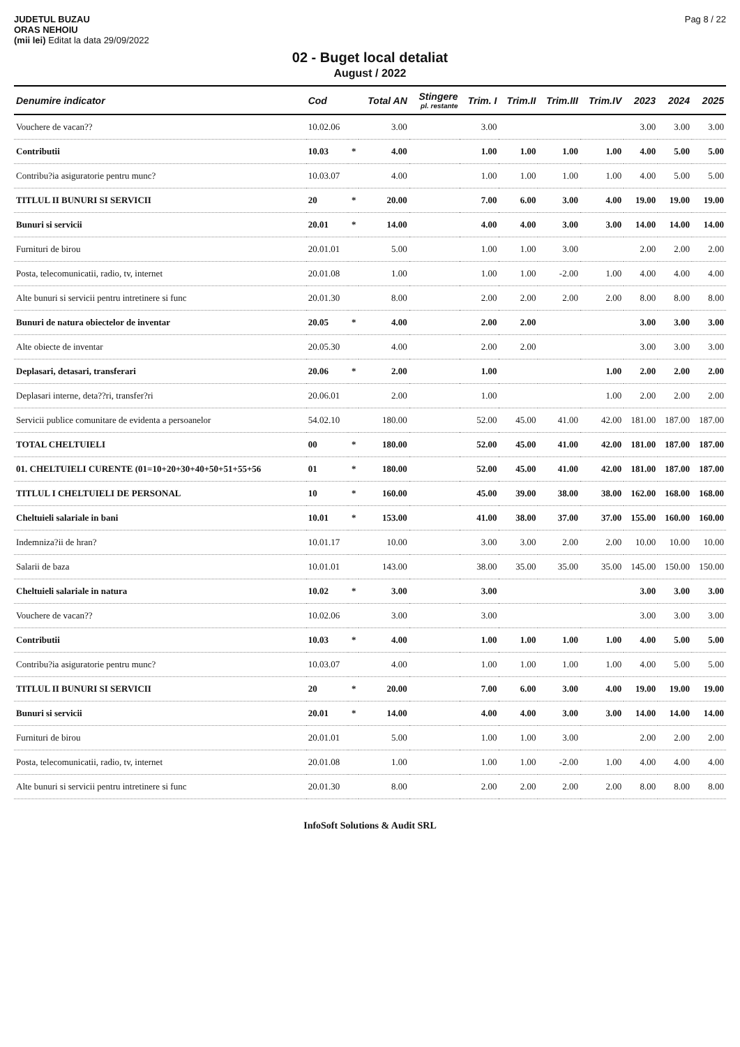JUDETUL BUZAU
ORAS NEHOIU
(mii lei) Editat la data 29/09/2022
Pag 8 / 22
02 - Buget local detaliat
August / 2022
| Denumire indicator | Cod | | Total AN | Stingere pl. restante | Trim. I | Trim.II | Trim.III | Trim.IV | 2023 | 2024 | 2025 |
| --- | --- | --- | --- | --- | --- | --- | --- | --- | --- | --- | --- |
| Vouchere de vacan?? | 10.02.06 | | 3.00 | | 3.00 | | | | 3.00 | 3.00 | 3.00 |
| Contributii | 10.03 | * | 4.00 | | 1.00 | 1.00 | 1.00 | 1.00 | 4.00 | 5.00 | 5.00 |
| Contribu?ia asiguratorie pentru munc? | 10.03.07 | | 4.00 | | 1.00 | 1.00 | 1.00 | 1.00 | 4.00 | 5.00 | 5.00 |
| TITLUL II BUNURI SI SERVICII | 20 | * | 20.00 | | 7.00 | 6.00 | 3.00 | 4.00 | 19.00 | 19.00 | 19.00 |
| Bunuri si servicii | 20.01 | * | 14.00 | | 4.00 | 4.00 | 3.00 | 3.00 | 14.00 | 14.00 | 14.00 |
| Furnituri de birou | 20.01.01 | | 5.00 | | 1.00 | 1.00 | 3.00 | | 2.00 | 2.00 | 2.00 |
| Posta, telecomunicatii, radio, tv, internet | 20.01.08 | | 1.00 | | 1.00 | 1.00 | -2.00 | 1.00 | 4.00 | 4.00 | 4.00 |
| Alte bunuri si servicii pentru intretinere si func | 20.01.30 | | 8.00 | | 2.00 | 2.00 | 2.00 | 2.00 | 8.00 | 8.00 | 8.00 |
| Bunuri de natura obiectelor de inventar | 20.05 | * | 4.00 | | 2.00 | 2.00 | | | 3.00 | 3.00 | 3.00 |
| Alte obiecte de inventar | 20.05.30 | | 4.00 | | 2.00 | 2.00 | | | 3.00 | 3.00 | 3.00 |
| Deplasari, detasari, transferari | 20.06 | * | 2.00 | | 1.00 | | | 1.00 | 2.00 | 2.00 | 2.00 |
| Deplasari interne, deta??ri, transfer?ri | 20.06.01 | | 2.00 | | 1.00 | | | 1.00 | 2.00 | 2.00 | 2.00 |
| Servicii publice comunitare de evidenta a persoanelor | 54.02.10 | | 180.00 | | 52.00 | 45.00 | 41.00 | 42.00 | 181.00 | 187.00 | 187.00 |
| TOTAL CHELTUIELI | 00 | * | 180.00 | | 52.00 | 45.00 | 41.00 | 42.00 | 181.00 | 187.00 | 187.00 |
| 01. CHELTUIELI CURENTE (01=10+20+30+40+50+51+55+56 | 01 | * | 180.00 | | 52.00 | 45.00 | 41.00 | 42.00 | 181.00 | 187.00 | 187.00 |
| TITLUL I CHELTUIELI DE PERSONAL | 10 | * | 160.00 | | 45.00 | 39.00 | 38.00 | 38.00 | 162.00 | 168.00 | 168.00 |
| Cheltuieli salariale in bani | 10.01 | * | 153.00 | | 41.00 | 38.00 | 37.00 | 37.00 | 155.00 | 160.00 | 160.00 |
| Indemniza?ii de hran? | 10.01.17 | | 10.00 | | 3.00 | 3.00 | 2.00 | 2.00 | 10.00 | 10.00 | 10.00 |
| Salarii de baza | 10.01.01 | | 143.00 | | 38.00 | 35.00 | 35.00 | 35.00 | 145.00 | 150.00 | 150.00 |
| Cheltuieli salariale in natura | 10.02 | * | 3.00 | | 3.00 | | | | 3.00 | 3.00 | 3.00 |
| Vouchere de vacan?? | 10.02.06 | | 3.00 | | 3.00 | | | | 3.00 | 3.00 | 3.00 |
| Contributii | 10.03 | * | 4.00 | | 1.00 | 1.00 | 1.00 | 1.00 | 4.00 | 5.00 | 5.00 |
| Contribu?ia asiguratorie pentru munc? | 10.03.07 | | 4.00 | | 1.00 | 1.00 | 1.00 | 1.00 | 4.00 | 5.00 | 5.00 |
| TITLUL II BUNURI SI SERVICII | 20 | * | 20.00 | | 7.00 | 6.00 | 3.00 | 4.00 | 19.00 | 19.00 | 19.00 |
| Bunuri si servicii | 20.01 | * | 14.00 | | 4.00 | 4.00 | 3.00 | 3.00 | 14.00 | 14.00 | 14.00 |
| Furnituri de birou | 20.01.01 | | 5.00 | | 1.00 | 1.00 | 3.00 | | 2.00 | 2.00 | 2.00 |
| Posta, telecomunicatii, radio, tv, internet | 20.01.08 | | 1.00 | | 1.00 | 1.00 | -2.00 | 1.00 | 4.00 | 4.00 | 4.00 |
| Alte bunuri si servicii pentru intretinere si func | 20.01.30 | | 8.00 | | 2.00 | 2.00 | 2.00 | 2.00 | 8.00 | 8.00 | 8.00 |
InfoSoft Solutions & Audit SRL